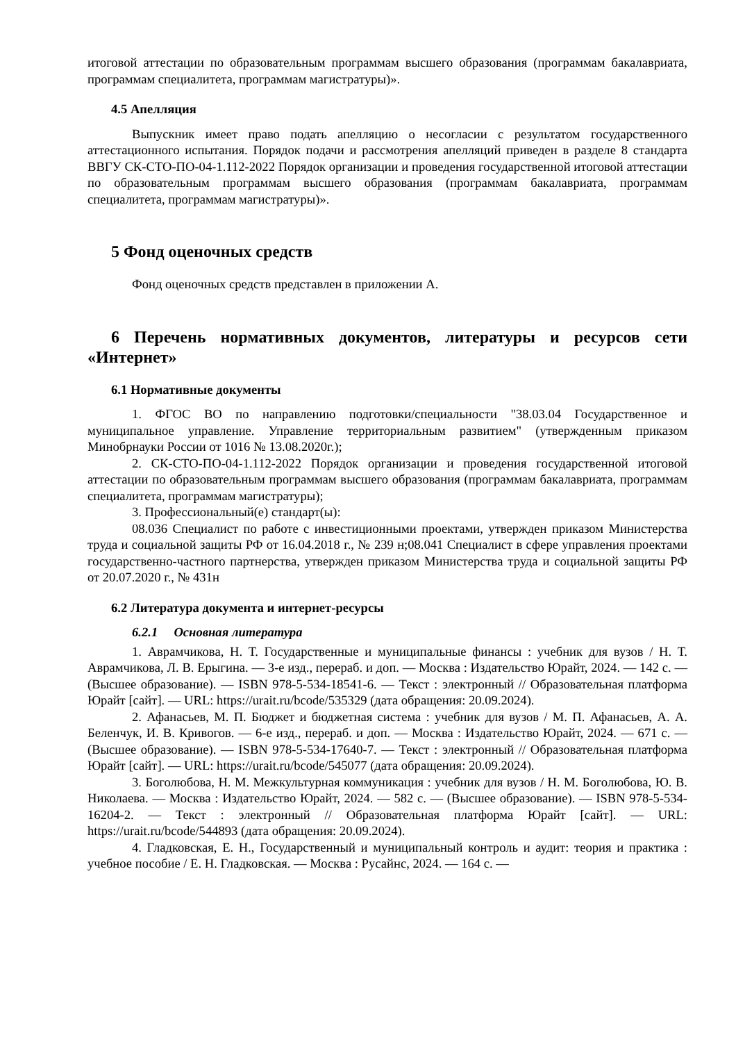итоговой аттестации по образовательным программам высшего образования (программам бакалавриата, программам специалитета, программам магистратуры)».
4.5 Апелляция
Выпускник имеет право подать апелляцию о несогласии с результатом государственного аттестационного испытания. Порядок подачи и рассмотрения апелляций приведен в разделе 8 стандарта ВВГУ СК-СТО-ПО-04-1.112-2022 Порядок организации и проведения государственной итоговой аттестации по образовательным программам высшего образования (программам бакалавриата, программам специалитета, программам магистратуры)».
5 Фонд оценочных средств
Фонд оценочных средств представлен в приложении А.
6 Перечень нормативных документов, литературы и ресурсов сети «Интернет»
6.1 Нормативные документы
1. ФГОС ВО по направлению подготовки/специальности "38.03.04 Государственное и муниципальное управление. Управление территориальным развитием" (утвержденным приказом Минобрнауки России от 1016 № 13.08.2020г.);
2. СК-СТО-ПО-04-1.112-2022 Порядок организации и проведения государственной итоговой аттестации по образовательным программам высшего образования (программам бакалавриата, программам специалитета, программам магистратуры);
3. Профессиональный(е) стандарт(ы):
08.036 Специалист по работе с инвестиционными проектами, утвержден приказом Министерства труда и социальной защиты РФ от 16.04.2018 г., № 239 н;08.041 Специалист в сфере управления проектами государственно-частного партнерства, утвержден приказом Министерства труда и социальной защиты РФ от 20.07.2020 г., № 431н
6.2 Литература документа и интернет-ресурсы
6.2.1 Основная литература
1. Аврамчикова, Н. Т. Государственные и муниципальные финансы : учебник для вузов / Н. Т. Аврамчикова, Л. В. Ерыгина. — 3-е изд., перераб. и доп. — Москва : Издательство Юрайт, 2024. — 142 с. — (Высшее образование). — ISBN 978-5-534-18541-6. — Текст : электронный // Образовательная платформа Юрайт [сайт]. — URL: https://urait.ru/bcode/535329 (дата обращения: 20.09.2024).
2. Афанасьев, М. П. Бюджет и бюджетная система : учебник для вузов / М. П. Афанасьев, А. А. Беленчук, И. В. Кривогов. — 6-е изд., перераб. и доп. — Москва : Издательство Юрайт, 2024. — 671 с. — (Высшее образование). — ISBN 978-5-534-17640-7. — Текст : электронный // Образовательная платформа Юрайт [сайт]. — URL: https://urait.ru/bcode/545077 (дата обращения: 20.09.2024).
3. Боголюбова, Н. М. Межкультурная коммуникация : учебник для вузов / Н. М. Боголюбова, Ю. В. Николаева. — Москва : Издательство Юрайт, 2024. — 582 с. — (Высшее образование). — ISBN 978-5-534-16204-2. — Текст : электронный // Образовательная платформа Юрайт [сайт]. — URL: https://urait.ru/bcode/544893 (дата обращения: 20.09.2024).
4. Гладковская, Е. Н., Государственный и муниципальный контроль и аудит: теория и практика : учебное пособие / Е. Н. Гладковская. — Москва : Русайнс, 2024. — 164 с. —